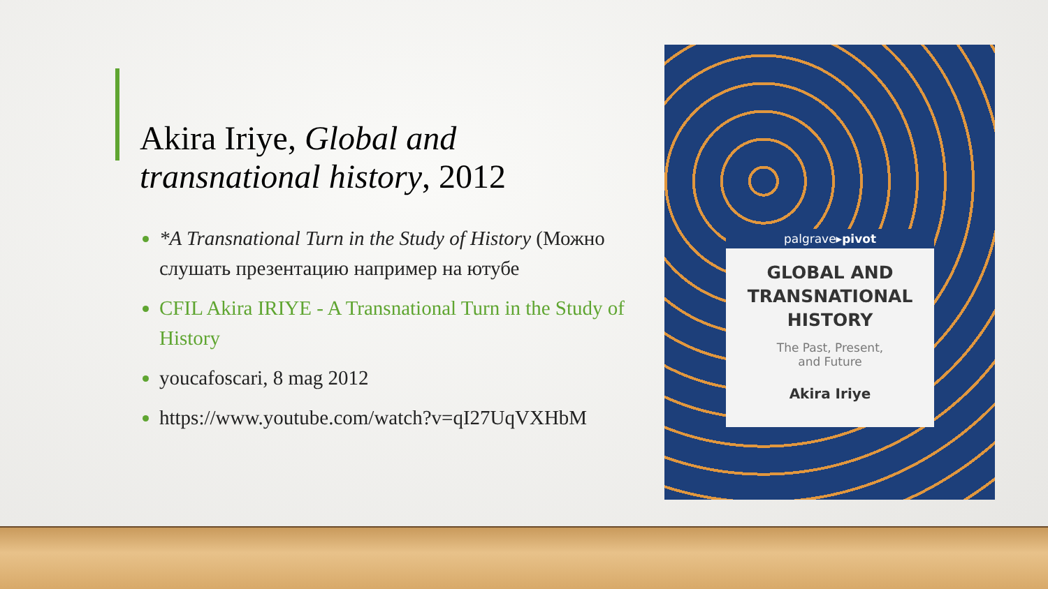Akira Iriye, Global and transnational history, 2012
*A Transnational Turn in the Study of History (Можно слушать презентацию например на ютубе
CFIL Akira IRIYE - A Transnational Turn in the Study of History
youcafoscari, 8 mag 2012
https://www.youtube.com/watch?v=qI27UqVXHbM
palgrave▸pivot
GLOBAL AND
TRANSNATIONAL
HISTORY
The Past, Present,
and Future
Akira Iriye